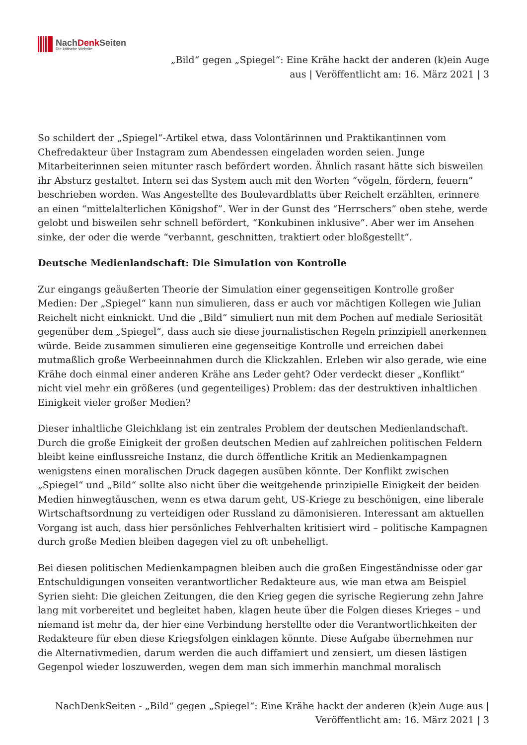NachDenk Seiten
Die kritische Website
„Bild“ gegen „Spiegel“: Eine Krähe hackt der anderen (k)ein Auge
aus | Veröffentlicht am: 16. März 2021 | 3
So schildert der „Spiegel“-Artikel etwa, dass Volontärinnen und Praktikantinnen vom Chefredakteur über Instagram zum Abendessen eingeladen worden seien. Junge Mitarbeiterinnen seien mitunter rasch befördert worden. Ähnlich rasant hätte sich bisweilen ihr Absturz gestaltet. Intern sei das System auch mit den Worten “vögeln, fördern, feuern” beschrieben worden. Was Angestellte des Boulevardblatts über Reichelt erzählten, erinnere an einen “mittelalterlichen Königshof”. Wer in der Gunst des “Herrschers” oben stehe, werde gelobt und bisweilen sehr schnell befördert, “Konkubinen inklusive”. Aber wer im Ansehen sinke, der oder die werde “verbannt, geschnitten, traktiert oder bloßgestellt“.
Deutsche Medienlandschaft: Die Simulation von Kontrolle
Zur eingangs geäußerten Theorie der Simulation einer gegenseitigen Kontrolle großer Medien: Der „Spiegel“ kann nun simulieren, dass er auch vor mächtigen Kollegen wie Julian Reichelt nicht einknickt. Und die „Bild“ simuliert nun mit dem Pochen auf mediale Seriosität gegenüber dem „Spiegel“, dass auch sie diese journalistischen Regeln prinzipiell anerkennen würde. Beide zusammen simulieren eine gegenseitige Kontrolle und erreichen dabei mutmaßlich große Werbeeinnahmen durch die Klickzahlen. Erleben wir also gerade, wie eine Krähe doch einmal einer anderen Krähe ans Leder geht? Oder verdeckt dieser „Konflikt“ nicht viel mehr ein größeres (und gegenteiliges) Problem: das der destruktiven inhaltlichen Einigkeit vieler großer Medien?
Dieser inhaltliche Gleichklang ist ein zentrales Problem der deutschen Medienlandschaft. Durch die große Einigkeit der großen deutschen Medien auf zahlreichen politischen Feldern bleibt keine einflussreiche Instanz, die durch öffentliche Kritik an Medienkampagnen wenigstens einen moralischen Druck dagegen ausüben könnte. Der Konflikt zwischen „Spiegel“ und „Bild“ sollte also nicht über die weitgehende prinzipielle Einigkeit der beiden Medien hinwegtäuschen, wenn es etwa darum geht, US-Kriege zu beschönigen, eine liberale Wirtschaftsordnung zu verteidigen oder Russland zu dämonisieren. Interessant am aktuellen Vorgang ist auch, dass hier persönliches Fehlverhalten kritisiert wird – politische Kampagnen durch große Medien bleiben dagegen viel zu oft unbehelligt.
Bei diesen politischen Medienkampagnen bleiben auch die großen Eingeständnisse oder gar Entschuldigungen vonseiten verantwortlicher Redakteure aus, wie man etwa am Beispiel Syrien sieht: Die gleichen Zeitungen, die den Krieg gegen die syrische Regierung zehn Jahre lang mit vorbereitet und begleitet haben, klagen heute über die Folgen dieses Krieges – und niemand ist mehr da, der hier eine Verbindung herstellte oder die Verantwortlichkeiten der Redakteure für eben diese Kriegsfolgen einklagen könnte. Diese Aufgabe übernehmen nur die Alternativmedien, darum werden die auch diffamiert und zensiert, um diesen lästigen Gegenpol wieder loszuwerden, wegen dem man sich immerhin manchmal moralisch
NachDenkSeiten - „Bild“ gegen „Spiegel“: Eine Krähe hackt der anderen (k)ein Auge aus |
Veröffentlicht am: 16. März 2021 | 3